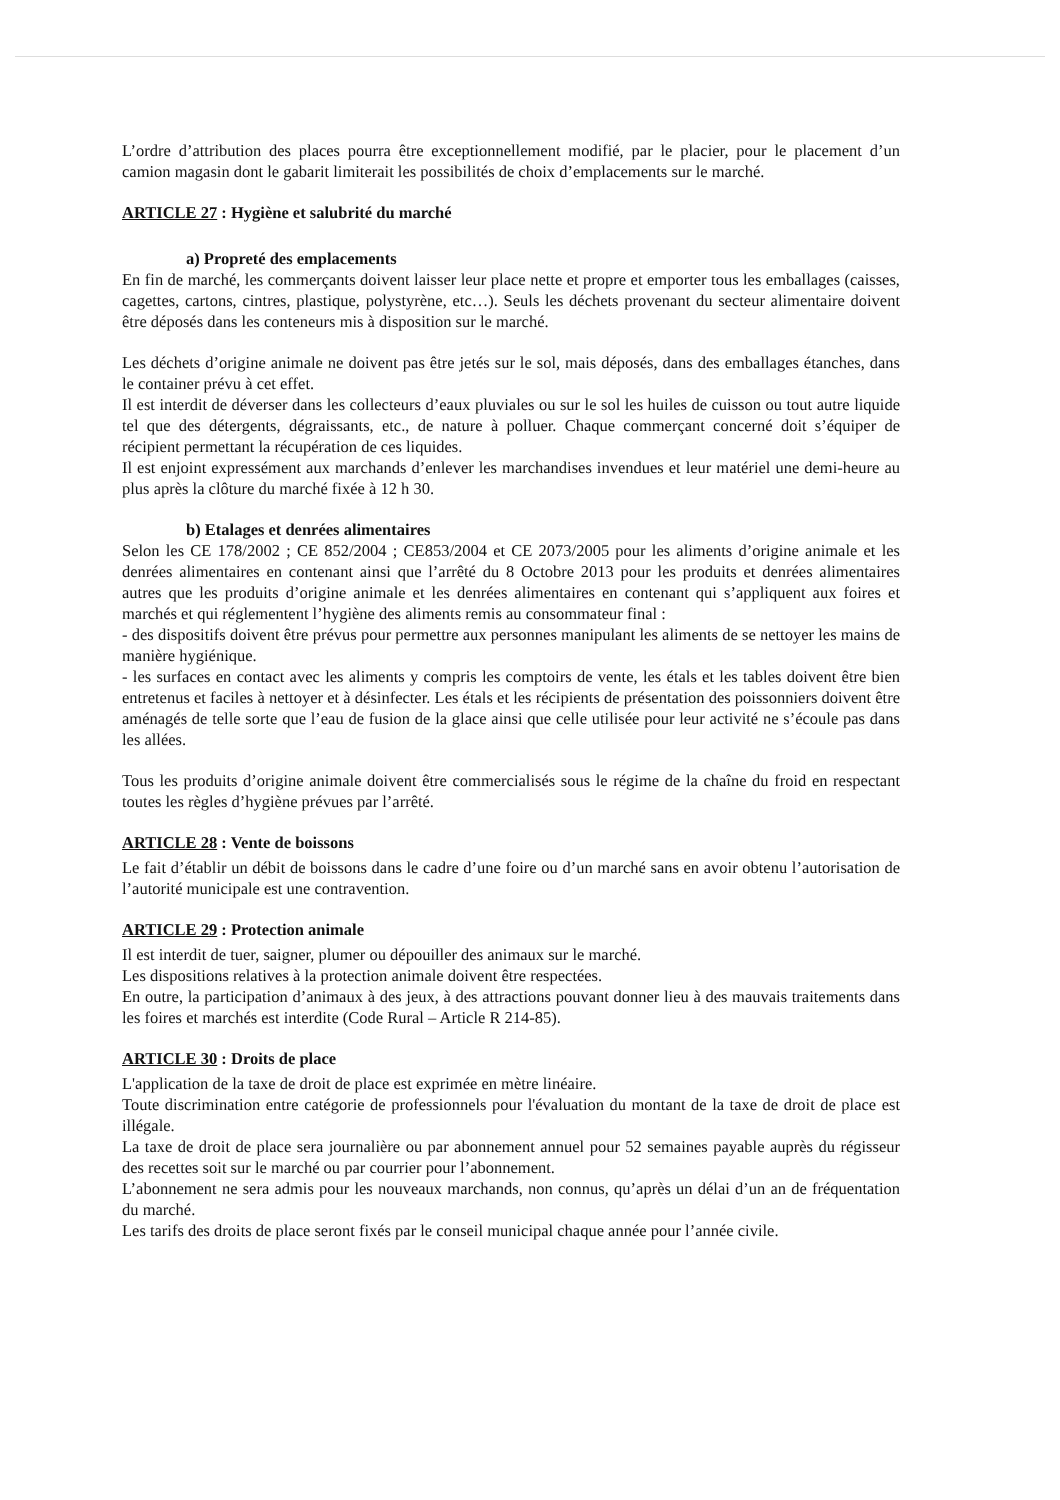L’ordre d’attribution des places pourra être exceptionnellement modifié, par le placier, pour le placement d’un camion magasin dont le gabarit limiterait les possibilités de choix d’emplacements sur le marché.
ARTICLE 27 : Hygiène et salubrité du marché
a) Propreté des emplacements
En fin de marché, les commerçants doivent laisser leur place nette et propre et emporter tous les emballages (caisses, cagettes, cartons, cintres, plastique, polystyrène, etc…). Seuls les déchets provenant du secteur alimentaire doivent être déposés dans les conteneurs mis à disposition sur le marché.
Les déchets d’origine animale ne doivent pas être jetés sur le sol, mais déposés, dans des emballages étanches, dans le container prévu à cet effet.
Il est interdit de déverser dans les collecteurs d’eaux pluviales ou sur le sol les huiles de cuisson ou tout autre liquide tel que des détergents, dégraissants, etc., de nature à polluer. Chaque commerçant concerné doit s’équiper de récipient permettant la récupération de ces liquides.
Il est enjoint expressément aux marchands d’enlever les marchandises invendues et leur matériel une demi-heure au plus après la clôture du marché fixée à 12 h 30.
b) Etalages et denrées alimentaires
Selon les CE 178/2002 ; CE 852/2004 ; CE853/2004 et CE 2073/2005 pour les aliments d’origine animale et les denrées alimentaires en contenant ainsi que l’arrêté du 8 Octobre 2013 pour les produits et denrées alimentaires autres que les produits d’origine animale et les denrées alimentaires en contenant qui s’appliquent aux foires et marchés et qui réglementent l’hygiène des aliments remis au consommateur final :
- des dispositifs doivent être prévus pour permettre aux personnes manipulant les aliments de se nettoyer les mains de manière hygiénique.
- les surfaces en contact avec les aliments y compris les comptoirs de vente, les étals et les tables doivent être bien entretenus et faciles à nettoyer et à désinfecter. Les étals et les récipients de présentation des poissonniers doivent être aménagés de telle sorte que l’eau de fusion de la glace ainsi que celle utilisée pour leur activité ne s’écoule pas dans les allées.
Tous les produits d’origine animale doivent être commercialisés sous le régime de la chaîne du froid en respectant toutes les règles d’hygiène prévues par l’arrêté.
ARTICLE 28 : Vente de boissons
Le fait d’établir un débit de boissons dans le cadre d’une foire ou d’un marché sans en avoir obtenu l’autorisation de l’autorité municipale est une contravention.
ARTICLE 29 : Protection animale
Il est interdit de tuer, saigner, plumer ou dépouiller des animaux sur le marché.
Les dispositions relatives à la protection animale doivent être respectées.
En outre, la participation d’animaux à des jeux, à des attractions pouvant donner lieu à des mauvais traitements dans les foires et marchés est interdite (Code Rural – Article R 214-85).
ARTICLE 30 : Droits de place
L'application de la taxe de droit de place est exprimée en mètre linéaire.
Toute discrimination entre catégorie de professionnels pour l'évaluation du montant de la taxe de droit de place est illégale.
La taxe de droit de place sera journalière ou par abonnement annuel pour 52 semaines payable auprès du régisseur des recettes soit sur le marché ou par courrier pour l’abonnement.
L’abonnement ne sera admis pour les nouveaux marchands, non connus, qu’après un délai d’un an de fréquentation du marché.
Les tarifs des droits de place seront fixés par le conseil municipal chaque année pour l’année civile.